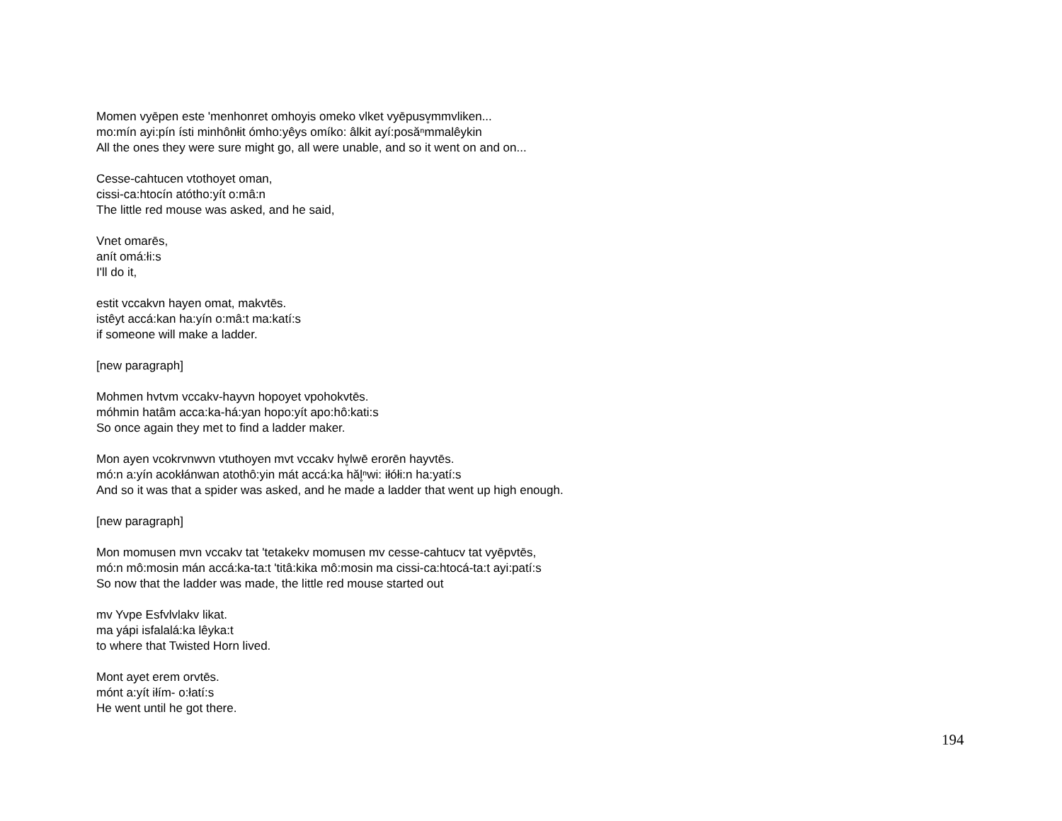Momen vyēpen este 'menhonret omhoyis omeko vlket vyēpusv̥mmvliken...
mo:mín ayi:pín ísti minhônłit ómho:yêys omíko: âlkit ayí:posăⁿmmalêykin
All the ones they were sure might go, all were unable, and so it went on and on...
Cesse-cahtucen vtothoyet oman,
cissi-ca:htocín atótho:yít o:mâ:n
The little red mouse was asked, and he said,
Vnet omarēs,
anít omá:łi:s
I'll do it,
estit vccakvn hayen omat, makvtēs.
istêyt accá:kan ha:yín o:mâ:t ma:katí:s
if someone will make a ladder.
[new paragraph]
Mohmen hvtvm vccakv-hayvn hopoyet vpohokvtēs.
móhmin hatâm acca:ka-há:yan hopo:yít apo:hô:kati:s
So once again they met to find a ladder maker.
Mon ayen vcokrvnwvn vtuthoyen mvt vccakv hv̥lwē erorēn hayvtēs.
mó:n a:yín acokłánwan atothô:yin mát accá:ka hăl̥ⁿwi: iłółi:n ha:yatí:s
And so it was that a spider was asked, and he made a ladder that went up high enough.
[new paragraph]
Mon momusen mvn vccakv tat 'tetakekv momusen mv cesse-cahtucv tat vyēpvtēs,
mó:n mô:mosin mán accá:ka-ta:t 'titâ:kika mô:mosin ma cissi-ca:htocá-ta:t ayi:patí:s
So now that the ladder was made, the little red mouse started out
mv Yvpe Esfvlvlakv likat.
ma yápi isfalalá:ka lêyka:t
to where that Twisted Horn lived.
Mont ayet erem orvtēs.
mónt a:yít iłím- o:łatí:s
He went until he got there.
194